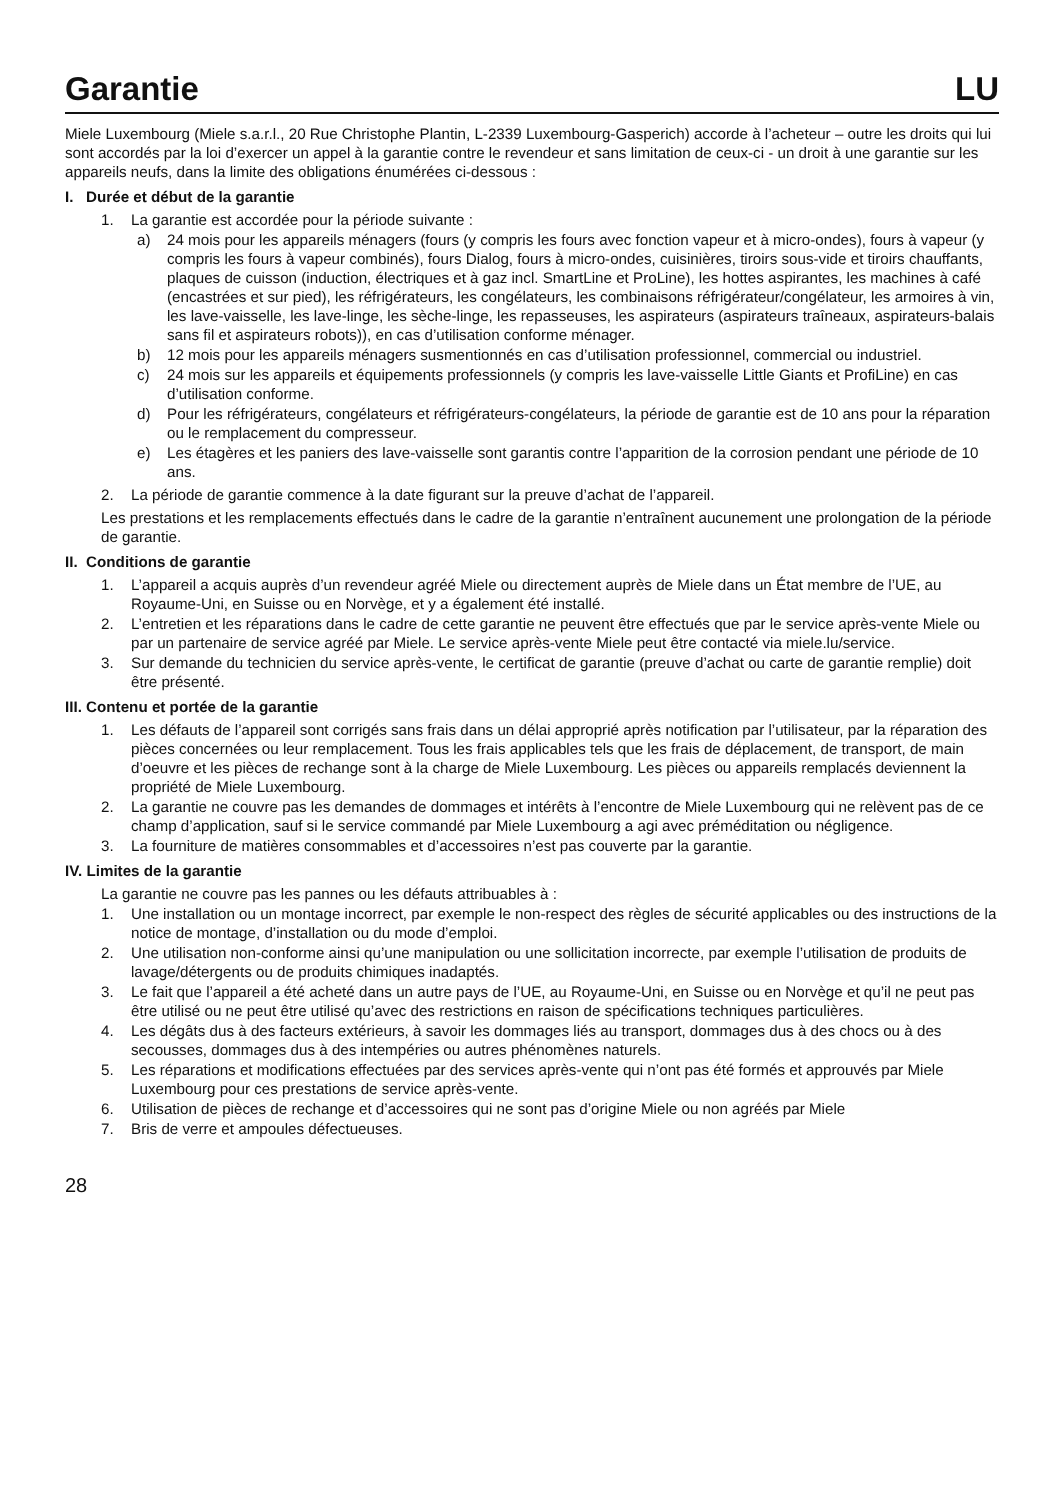Garantie LU
Miele Luxembourg (Miele s.a.r.l., 20 Rue Christophe Plantin, L-2339 Luxembourg-Gasperich) accorde à l’acheteur – outre les droits qui lui sont accordés par la loi d’exercer un appel à la garantie contre le revendeur et sans limitation de ceux-ci - un droit à une garantie sur les appareils neufs, dans la limite des obligations énumérées ci-dessous :
I. Durée et début de la garantie
1. La garantie est accordée pour la période suivante :
a) 24 mois pour les appareils ménagers (fours (y compris les fours avec fonction vapeur et à micro-ondes), fours à vapeur (y compris les fours à vapeur combinés), fours Dialog, fours à micro-ondes, cuisinières, tiroirs sous-vide et tiroirs chauffants, plaques de cuisson (induction, électriques et à gaz incl. SmartLine et ProLine), les hottes aspirantes, les machines à café (encastrées et sur pied), les réfrigérateurs, les congélateurs, les combinaisons réfrigérateur/congélateur, les armoires à vin, les lave-vaisselle, les lave-linge, les sèche-linge, les repasseuses, les aspirateurs (aspirateurs traîneaux, aspirateurs-balais sans fil et aspirateurs robots)), en cas d’utilisation conforme ménager.
b) 12 mois pour les appareils ménagers susmentionnés en cas d’utilisation professionnel, commercial ou industriel.
c) 24 mois sur les appareils et équipements professionnels (y compris les lave-vaisselle Little Giants et ProfiLine) en cas d’utilisation conforme.
d) Pour les réfrigérateurs, congélateurs et réfrigérateurs-congélateurs, la période de garantie est de 10 ans pour la réparation ou le remplacement du compresseur.
e) Les étagères et les paniers des lave-vaisselle sont garantis contre l’apparition de la corrosion pendant une période de 10 ans.
2. La période de garantie commence à la date figurant sur la preuve d’achat de l’appareil.
Les prestations et les remplacements effectués dans le cadre de la garantie n’entraînent aucunement une prolongation de la période de garantie.
II. Conditions de garantie
1. L’appareil a acquis auprès d’un revendeur agréé Miele ou directement auprès de Miele dans un État membre de l’UE, au Royaume-Uni, en Suisse ou en Norvège, et y a également été installé.
2. L’entretien et les réparations dans le cadre de cette garantie ne peuvent être effectués que par le service après-vente Miele ou par un partenaire de service agréé par Miele. Le service après-vente Miele peut être contacté via miele.lu/service.
3. Sur demande du technicien du service après-vente, le certificat de garantie (preuve d’achat ou carte de garantie remplie) doit être présenté.
III. Contenu et portée de la garantie
1. Les défauts de l’appareil sont corrigés sans frais dans un délai approprié après notification par l’utilisateur, par la réparation des pièces concernées ou leur remplacement. Tous les frais applicables tels que les frais de déplacement, de transport, de main d’oeuvre et les pièces de rechange sont à la charge de Miele Luxembourg. Les pièces ou appareils remplacés deviennent la propriété de Miele Luxembourg.
2. La garantie ne couvre pas les demandes de dommages et intérêts à l’encontre de Miele Luxembourg qui ne relèvent pas de ce champ d’application, sauf si le service commandé par Miele Luxembourg a agi avec préméditation ou négligence.
3. La fourniture de matières consommables et d’accessoires n’est pas couverte par la garantie.
IV. Limites de la garantie
La garantie ne couvre pas les pannes ou les défauts attribuables à :
1. Une installation ou un montage incorrect, par exemple le non-respect des règles de sécurité applicables ou des instructions de la notice de montage, d’installation ou du mode d’emploi.
2. Une utilisation non-conforme ainsi qu’une manipulation ou une sollicitation incorrecte, par exemple l’utilisation de produits de lavage/détergents ou de produits chimiques inadaptés.
3. Le fait que l’appareil a été acheté dans un autre pays de l’UE, au Royaume-Uni, en Suisse ou en Norvège et qu’il ne peut pas être utilisé ou ne peut être utilisé qu’avec des restrictions en raison de spécifications techniques particulières.
4. Les dégâts dus à des facteurs extérieurs, à savoir les dommages liés au transport, dommages dus à des chocs ou à des secousses, dommages dus à des intempéries ou autres phénomènes naturels.
5. Les réparations et modifications effectuées par des services après-vente qui n’ont pas été formés et approuvés par Miele Luxembourg pour ces prestations de service après-vente.
6. Utilisation de pièces de rechange et d’accessoires qui ne sont pas d’origine Miele ou non agréés par Miele
7. Bris de verre et ampoules défectueuses.
28